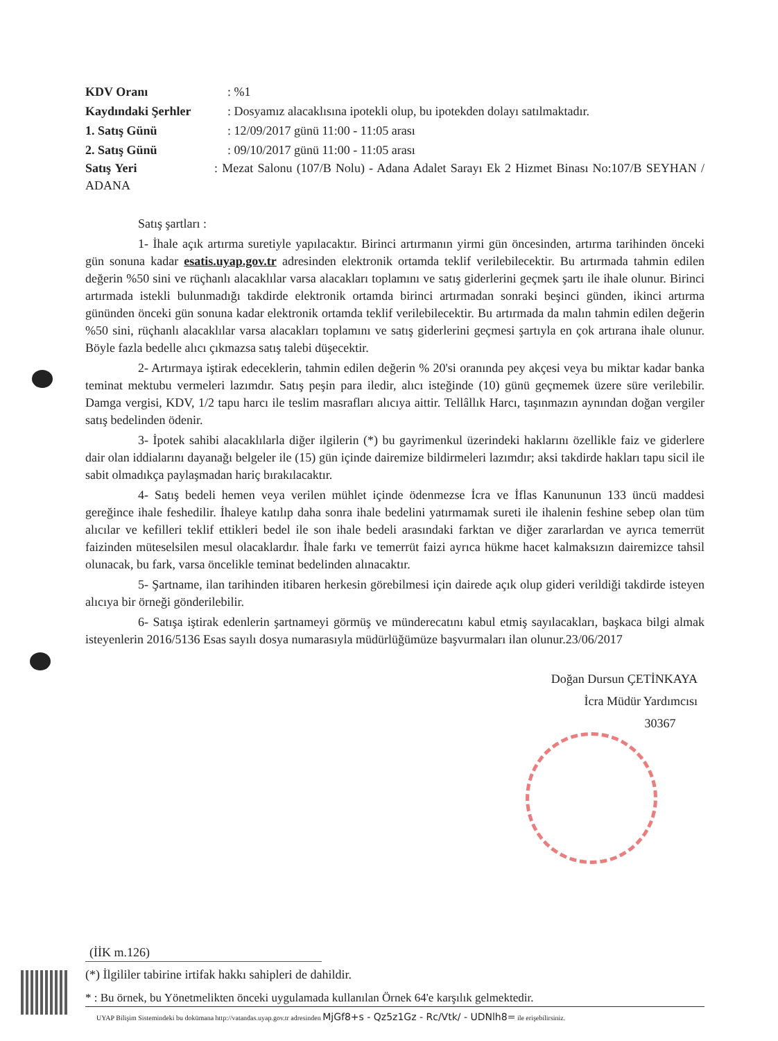| KDV Oranı | : %1 |
| Kaydındaki Şerhler | : Dosyamız alacaklısına ipotekli olup, bu ipotekden dolayı satılmaktadır. |
| 1. Satış Günü | : 12/09/2017 günü 11:00 - 11:05 arası |
| 2. Satış Günü | : 09/10/2017 günü 11:00 - 11:05 arası |
Satış Yeri : Mezat Salonu (107/B Nolu) - Adana Adalet Sarayı Ek 2 Hizmet Binası No:107/B SEYHAN / ADANA
Satış şartları :
1- İhale açık artırma suretiyle yapılacaktır. Birinci artırmanın yirmi gün öncesinden, artırma tarihinden önceki gün sonuna kadar esatis.uyap.gov.tr adresinden elektronik ortamda teklif verilebilecektir. Bu artırmada tahmin edilen değerin %50 sini ve rüçhanlı alacaklılar varsa alacakları toplamını ve satış giderlerini geçmek şartı ile ihale olunur. Birinci artırmada istekli bulunmadığı takdirde elektronik ortamda birinci artırmadan sonraki beşinci günden, ikinci artırma gününden önceki gün sonuna kadar elektronik ortamda teklif verilebilecektir. Bu artırmada da malın tahmin edilen değerin %50 sini, rüçhanlı alacaklılar varsa alacakları toplamını ve satış giderlerini geçmesi şartıyla en çok artırana ihale olunur. Böyle fazla bedelle alıcı çıkmazsa satış talebi düşecektir.
2- Artırmaya iştirak edeceklerin, tahmin edilen değerin % 20'si oranında pey akçesi veya bu miktar kadar banka teminat mektubu vermeleri lazımdır. Satış peşin para iledir, alıcı isteğinde (10) günü geçmemek üzere süre verilebilir. Damga vergisi, KDV, 1/2 tapu harcı ile teslim masrafları alıcıya aittir. Tellâllık Harcı, taşınmazın aynından doğan vergiler satış bedelinden ödenir.
3- İpotek sahibi alacaklılarla diğer ilgilerin (*) bu gayrimenkul üzerindeki haklarını özellikle faiz ve giderlere dair olan iddialarını dayanağı belgeler ile (15) gün içinde dairemize bildirmeleri lazımdır; aksi takdirde hakları tapu sicil ile sabit olmadıkça paylaşmadan hariç bırakılacaktır.
4- Satış bedeli hemen veya verilen mühlet içinde ödenmezse İcra ve İflas Kanununun 133 üncü maddesi gereğince ihale feshedilir. İhaleye katılıp daha sonra ihale bedelini yatırmamak sureti ile ihalenin feshine sebep olan tüm alıcılar ve kefilleri teklif ettikleri bedel ile son ihale bedeli arasındaki farktan ve diğer zararlardan ve ayrıca temerrüt faizinden müteselsilen mesul olacaklardır. İhale farkı ve temerrüt faizi ayrıca hükme hacet kalmaksızın dairemizce tahsil olunacak, bu fark, varsa öncelikle teminat bedelinden alınacaktır.
5- Şartname, ilan tarihinden itibaren herkesin görebilmesi için dairede açık olup gideri verildiği takdirde isteyen alıcıya bir örneği gönderilebilir.
6- Satışa iştirak edenlerin şartnameyi görmüş ve münderecatını kabul etmiş sayılacakları, başkaca bilgi almak isteyenlerin 2016/5136 Esas sayılı dosya numarasıyla müdürlüğümüze başvurmaları ilan olunur.23/06/2017
Doğan Dursun ÇETİNKAYA
İcra Müdür Yardımcısı
30367
(İİK m.126)
(*) İlgililer tabirine irtifak hakkı sahipleri de dahildir.
* : Bu örnek, bu Yönetmelikten önceki uygulamada kullanılan Örnek 64'e karşılık gelmektedir.
UYAP Bilişim Sistemindeki bu dokümana http://vatandas.uyap.gov.tr adresinden MjGf8+s - Qz5z1Gz - Rc/Vtk/ - UDNlh8= ile erişebilirsiniz.